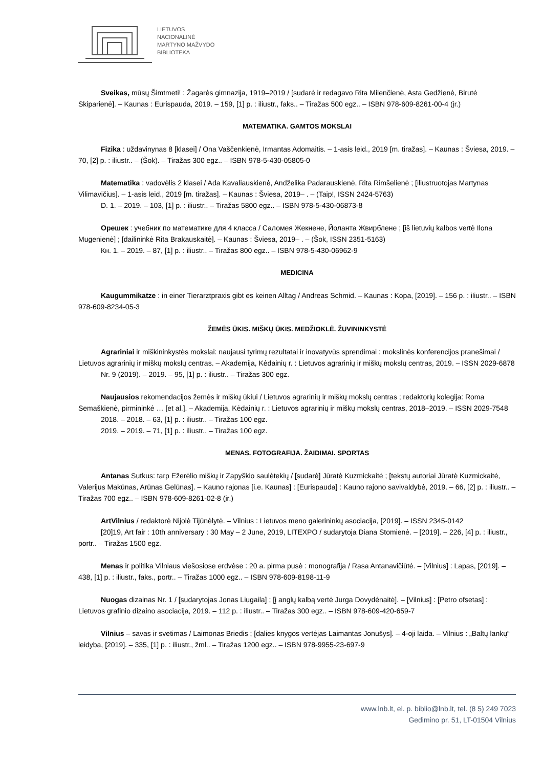LIETUVOS
NACIONALINĖ
MARTYNO MAŽVYDO
BIBLIOTEKA
Sveikas, mūsų Šimtmeti! : Žagarės gimnazija, 1919–2019 / [sudarė ir redagavo Rita Milenčienė, Asta Gedžienė, Birutė Skiparienė]. – Kaunas : Eurispauda, 2019. – 159, [1] p. : iliustr., faks.. – Tiražas 500 egz.. – ISBN 978-609-8261-00-4 (įr.)
MATEMATIKA. GAMTOS MOKSLAI
Fizika : uždavinynas 8 [klasei] / Ona Vaščenkienė, Irmantas Adomaitis. – 1-asis leid., 2019 [m. tiražas]. – Kaunas : Šviesa, 2019. – 70, [2] p. : iliustr.. – (Šok). – Tiražas 300 egz.. – ISBN 978-5-430-05805-0
Matematika : vadovėlis 2 klasei / Ada Kavaliauskienė, Andželika Padarauskienė, Rita Rimšelienė ; [iliustruotojas Martynas Vilimavičius]. – 1-asis leid., 2019 [m. tiražas]. – Kaunas : Šviesa, 2019– . – (Taip!, ISSN 2424-5763)
D. 1. – 2019. – 103, [1] p. : iliustr.. – Tiražas 5800 egz.. – ISBN 978-5-430-06873-8
Орешек : учебник по математике для 4 класса / Саломея Жекнене, Йоланта Жвирблене ; [iš lietuvių kalbos vertė Ilona Mugenienė] ; [dailininkė Rita Brakauskaitė]. – Kaunas : Šviesa, 2019– . – (Šok, ISSN 2351-5163)
Кн. 1. – 2019. – 87, [1] p. : iliustr.. – Tiražas 800 egz.. – ISBN 978-5-430-06962-9
MEDICINA
Kaugummikatze : in einer Tierarztpraxis gibt es keinen Alltag / Andreas Schmid. – Kaunas : Kopa, [2019]. – 156 p. : iliustr.. – ISBN 978-609-8234-05-3
ŽEMĖS ŪKIS. MIŠKŲ ŪKIS. MEDŽIOKLĖ. ŽUVININKYSTĖ
Agrariniai ir miškininkystės mokslai: naujausi tyrimų rezultatai ir inovatyvūs sprendimai : mokslinės konferencijos pranešimai / Lietuvos agrarinių ir miškų mokslų centras. – Akademija, Kėdainių r. : Lietuvos agrarinių ir miškų mokslų centras, 2019. – ISSN 2029-6878
Nr. 9 (2019). – 2019. – 95, [1] p. : iliustr.. – Tiražas 300 egz.
Naujausios rekomendacijos žemės ir miškų ūkiui / Lietuvos agrarinių ir miškų mokslų centras ; redaktorių kolegija: Roma Semaškienė, pirmininkė … [et al.]. – Akademija, Kėdainių r. : Lietuvos agrarinių ir miškų mokslų centras, 2018–2019. – ISSN 2029-7548
2018. – 2018. – 63, [1] p. : iliustr.. – Tiražas 100 egz.
2019. – 2019. – 71, [1] p. : iliustr.. – Tiražas 100 egz.
MENAS. FOTOGRAFIJA. ŽAIDIMAI. SPORTAS
Antanas Sutkus: tarp Ežerėlio miškų ir Zapyškio saulėtekių / [sudarė] Jūratė Kuzmickaitė ; [tekstų autoriai Jūratė Kuzmickaitė, Valerijus Makūnas, Arūnas Gelūnas]. – Kauno rajonas [i.e. Kaunas] : [Eurispauda] : Kauno rajono savivaldybė, 2019. – 66, [2] p. : iliustr.. – Tiražas 700 egz.. – ISBN 978-609-8261-02-8 (įr.)
ArtVilnius / redaktorė Nijolė Tijūnėlytė. – Vilnius : Lietuvos meno galerininkų asociacija, [2019]. – ISSN 2345-0142
[20]19, Art fair : 10th anniversary : 30 May – 2 June, 2019, LITEXPO / sudarytoja Diana Stomienė. – [2019]. – 226, [4] p. : iliustr., portr.. – Tiražas 1500 egz.
Menas ir politika Vilniaus viešosiose erdvėse : 20 a. pirma pusė : monografija / Rasa Antanavičiūtė. – [Vilnius] : Lapas, [2019]. – 438, [1] p. : iliustr., faks., portr.. – Tiražas 1000 egz.. – ISBN 978-609-8198-11-9
Nuogas dizainas Nr. 1 / [sudarytojas Jonas Liugaila] ; [į anglų kalbą vertė Jurga Dovydėnaitė]. – [Vilnius] : [Petro ofsetas] : Lietuvos grafinio dizaino asociacija, 2019. – 112 p. : iliustr.. – Tiražas 300 egz.. – ISBN 978-609-420-659-7
Vilnius – savas ir svetimas / Laimonas Briedis ; [dalies knygos vertėjas Laimantas Jonušys]. – 4-oji laida. – Vilnius : „Baltų lankų“ leidyba, [2019]. – 335, [1] p. : iliustr., žml.. – Tiražas 1200 egz.. – ISBN 978-9955-23-697-9
www.lnb.lt, el. p. biblio@lnb.lt, tel. (8 5) 249 7023
Gedimino pr. 51, LT-01504 Vilnius